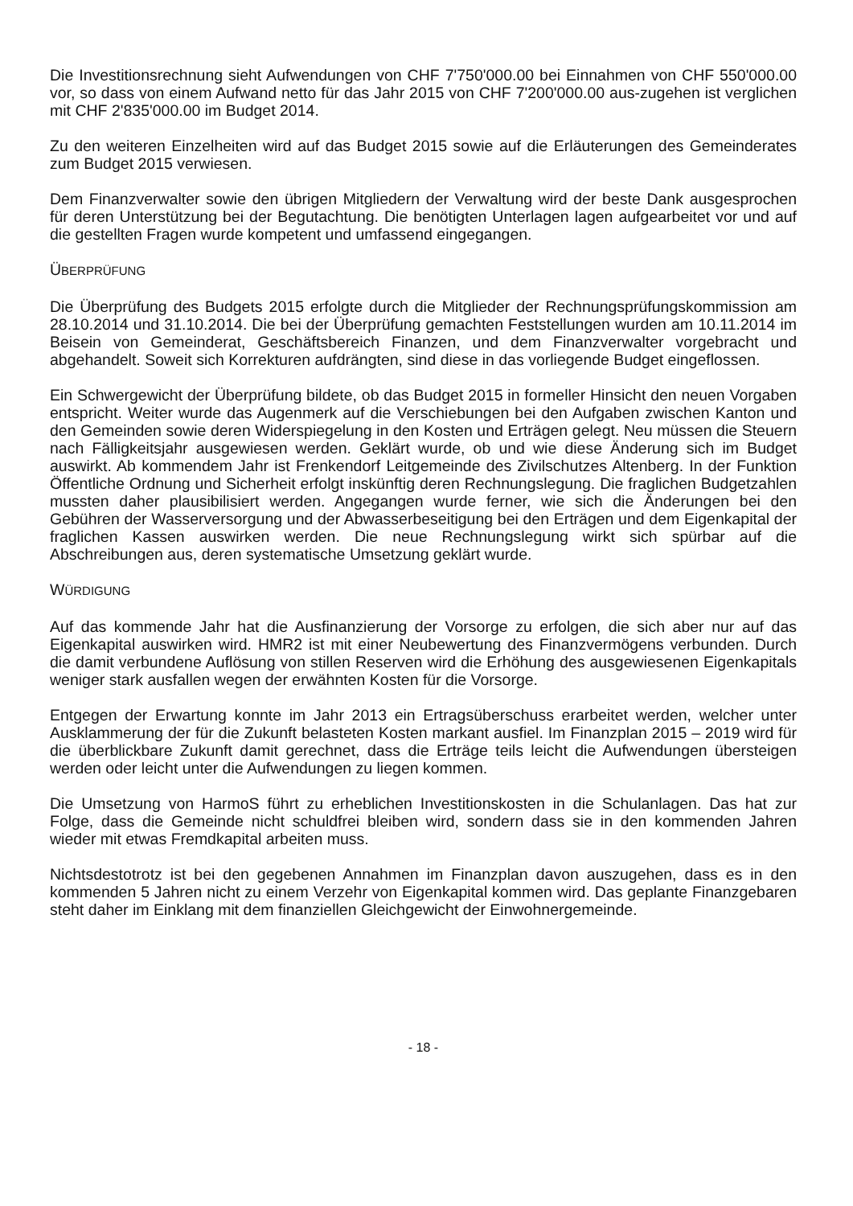Die Investitionsrechnung sieht Aufwendungen von CHF 7'750'000.00 bei Einnahmen von CHF 550'000.00 vor, so dass von einem Aufwand netto für das Jahr 2015 von CHF 7'200'000.00 aus-zugehen ist verglichen mit CHF 2'835'000.00 im Budget 2014.
Zu den weiteren Einzelheiten wird auf das Budget 2015 sowie auf die Erläuterungen des Gemeinderates zum Budget 2015 verwiesen.
Dem Finanzverwalter sowie den übrigen Mitgliedern der Verwaltung wird der beste Dank ausgesprochen für deren Unterstützung bei der Begutachtung. Die benötigten Unterlagen lagen aufgearbeitet vor und auf die gestellten Fragen wurde kompetent und umfassend eingegangen.
ÜBERPRÜFUNG
Die Überprüfung des Budgets 2015 erfolgte durch die Mitglieder der Rechnungsprüfungskommission am 28.10.2014 und 31.10.2014. Die bei der Überprüfung gemachten Feststellungen wurden am 10.11.2014 im Beisein von Gemeinderat, Geschäftsbereich Finanzen, und dem Finanzverwalter vorgebracht und abgehandelt. Soweit sich Korrekturen aufdrängten, sind diese in das vorliegende Budget eingeflossen.
Ein Schwergewicht der Überprüfung bildete, ob das Budget 2015 in formeller Hinsicht den neuen Vorgaben entspricht. Weiter wurde das Augenmerk auf die Verschiebungen bei den Aufgaben zwischen Kanton und den Gemeinden sowie deren Widerspiegelung in den Kosten und Erträgen gelegt. Neu müssen die Steuern nach Fälligkeitsjahr ausgewiesen werden. Geklärt wurde, ob und wie diese Änderung sich im Budget auswirkt. Ab kommendem Jahr ist Frenkendorf Leitgemeinde des Zivilschutzes Altenberg. In der Funktion Öffentliche Ordnung und Sicherheit erfolgt inskünftig deren Rechnungslegung. Die fraglichen Budgetzahlen mussten daher plausibilisiert werden. Angegangen wurde ferner, wie sich die Änderungen bei den Gebühren der Wasserversorgung und der Abwasserbeseitigung bei den Erträgen und dem Eigenkapital der fraglichen Kassen auswirken werden. Die neue Rechnungslegung wirkt sich spürbar auf die Abschreibungen aus, deren systematische Umsetzung geklärt wurde.
WÜRDIGUNG
Auf das kommende Jahr hat die Ausfinanzierung der Vorsorge zu erfolgen, die sich aber nur auf das Eigenkapital auswirken wird. HMR2 ist mit einer Neubewertung des Finanzvermögens verbunden. Durch die damit verbundene Auflösung von stillen Reserven wird die Erhöhung des ausgewiesenen Eigenkapitals weniger stark ausfallen wegen der erwähnten Kosten für die Vorsorge.
Entgegen der Erwartung konnte im Jahr 2013 ein Ertragsüberschuss erarbeitet werden, welcher unter Ausklammerung der für die Zukunft belasteten Kosten markant ausfiel. Im Finanzplan 2015 – 2019 wird für die überblickbare Zukunft damit gerechnet, dass die Erträge teils leicht die Aufwendungen übersteigen werden oder leicht unter die Aufwendungen zu liegen kommen.
Die Umsetzung von HarmoS führt zu erheblichen Investitionskosten in die Schulanlagen. Das hat zur Folge, dass die Gemeinde nicht schuldfrei bleiben wird, sondern dass sie in den kommenden Jahren wieder mit etwas Fremdkapital arbeiten muss.
Nichtsdestotrotz ist bei den gegebenen Annahmen im Finanzplan davon auszugehen, dass es in den kommenden 5 Jahren nicht zu einem Verzehr von Eigenkapital kommen wird. Das geplante Finanzgebaren steht daher im Einklang mit dem finanziellen Gleichgewicht der Einwohnergemeinde.
- 18 -